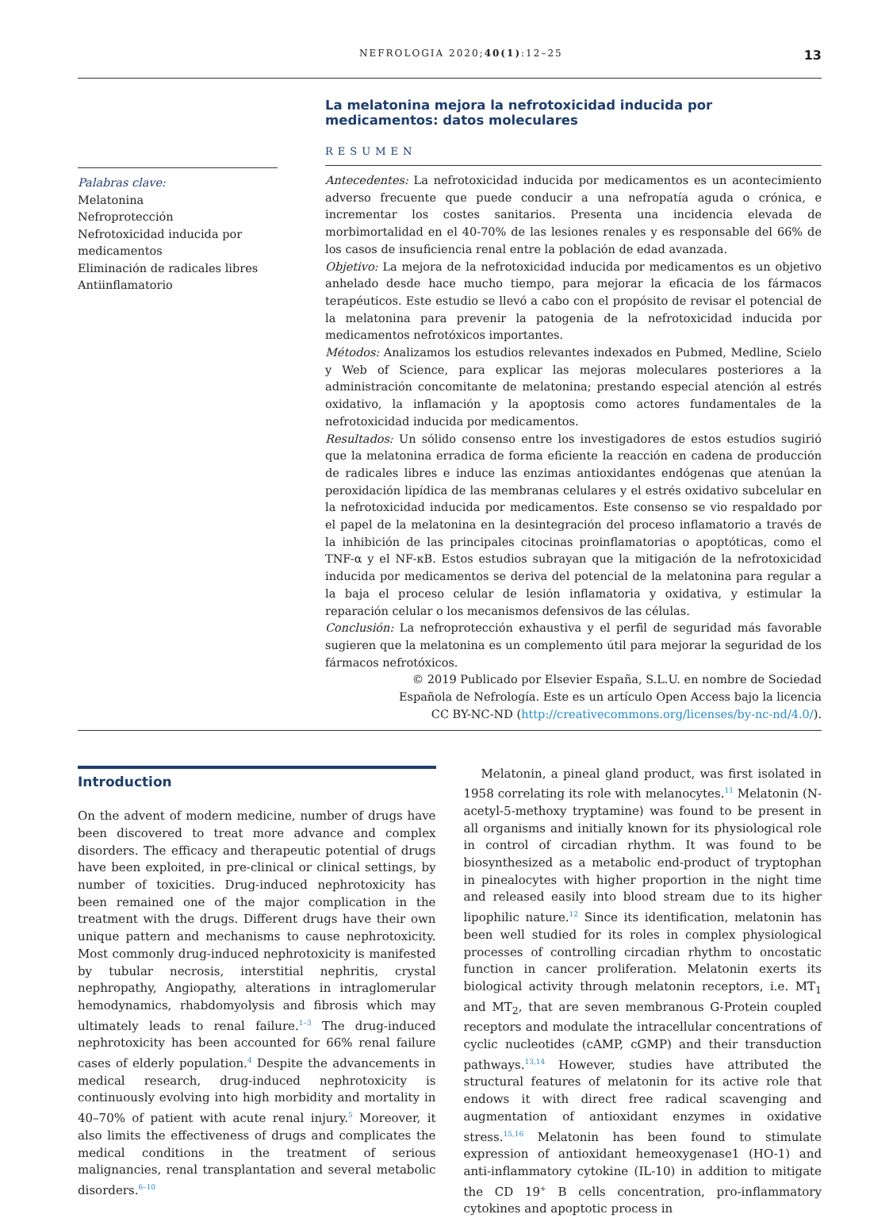NEFROLOGIA 2020;40(1):12–25 13
Palabras clave:
Melatonina
Nefroprotección
Nefrotoxicidad inducida por medicamentos
Eliminación de radicales libres
Antiinflamatorio
La melatonina mejora la nefrotoxicidad inducida por medicamentos: datos moleculares
RESUMEN
Antecedentes: La nefrotoxicidad inducida por medicamentos es un acontecimiento adverso frecuente que puede conducir a una nefropatía aguda o crónica, e incrementar los costes sanitarios. Presenta una incidencia elevada de morbimortalidad en el 40-70% de las lesiones renales y es responsable del 66% de los casos de insuficiencia renal entre la población de edad avanzada.
Objetivo: La mejora de la nefrotoxicidad inducida por medicamentos es un objetivo anhelado desde hace mucho tiempo, para mejorar la eficacia de los fármacos terapéuticos. Este estudio se llevó a cabo con el propósito de revisar el potencial de la melatonina para prevenir la patogenia de la nefrotoxicidad inducida por medicamentos nefrotóxicos importantes.
Métodos: Analizamos los estudios relevantes indexados en Pubmed, Medline, Scielo y Web of Science, para explicar las mejoras moleculares posteriores a la administración concomitante de melatonina; prestando especial atención al estrés oxidativo, la inflamación y la apoptosis como actores fundamentales de la nefrotoxicidad inducida por medicamentos.
Resultados: Un sólido consenso entre los investigadores de estos estudios sugirió que la melatonina erradica de forma eficiente la reacción en cadena de producción de radicales libres e induce las enzimas antioxidantes endógenas que atenúan la peroxidación lipídica de las membranas celulares y el estrés oxidativo subcelular en la nefrotoxicidad inducida por medicamentos. Este consenso se vio respaldado por el papel de la melatonina en la desintegración del proceso inflamatorio a través de la inhibición de las principales citocinas proinflamatorias o apoptóticas, como el TNF-α y el NF-κB. Estos estudios subrayan que la mitigación de la nefrotoxicidad inducida por medicamentos se deriva del potencial de la melatonina para regular a la baja el proceso celular de lesión inflamatoria y oxidativa, y estimular la reparación celular o los mecanismos defensivos de las células.
Conclusión: La nefroprotección exhaustiva y el perfil de seguridad más favorable sugieren que la melatonina es un complemento útil para mejorar la seguridad de los fármacos nefrotóxicos.
© 2019 Publicado por Elsevier España, S.L.U. en nombre de Sociedad Española de Nefrología. Este es un artículo Open Access bajo la licencia CC BY-NC-ND (http://creativecommons.org/licenses/by-nc-nd/4.0/).
Introduction
On the advent of modern medicine, number of drugs have been discovered to treat more advance and complex disorders. The efficacy and therapeutic potential of drugs have been exploited, in pre-clinical or clinical settings, by number of toxicities. Drug-induced nephrotoxicity has been remained one of the major complication in the treatment with the drugs. Different drugs have their own unique pattern and mechanisms to cause nephrotoxicity. Most commonly drug-induced nephrotoxicity is manifested by tubular necrosis, interstitial nephritis, crystal nephropathy, Angiopathy, alterations in intraglomerular hemodynamics, rhabdomyolysis and fibrosis which may ultimately leads to renal failure.<sup>1–3</sup> The drug-induced nephrotoxicity has been accounted for 66% renal failure cases of elderly population.<sup>4</sup> Despite the advancements in medical research, drug-induced nephrotoxicity is continuously evolving into high morbidity and mortality in 40–70% of patient with acute renal injury.<sup>5</sup> Moreover, it also limits the effectiveness of drugs and complicates the medical conditions in the treatment of serious malignancies, renal transplantation and several metabolic disorders.<sup>6–10</sup>
Melatonin, a pineal gland product, was first isolated in 1958 correlating its role with melanocytes.<sup>11</sup> Melatonin (N-acetyl-5-methoxy tryptamine) was found to be present in all organisms and initially known for its physiological role in control of circadian rhythm. It was found to be biosynthesized as a metabolic end-product of tryptophan in pinealocytes with higher proportion in the night time and released easily into blood stream due to its higher lipophilic nature.<sup>12</sup> Since its identification, melatonin has been well studied for its roles in complex physiological processes of controlling circadian rhythm to oncostatic function in cancer proliferation. Melatonin exerts its biological activity through melatonin receptors, i.e. MT<sub>1</sub> and MT<sub>2</sub>, that are seven membranous G-Protein coupled receptors and modulate the intracellular concentrations of cyclic nucleotides (cAMP, cGMP) and their transduction pathways.<sup>13,14</sup> However, studies have attributed the structural features of melatonin for its active role that endows it with direct free radical scavenging and augmentation of antioxidant enzymes in oxidative stress.<sup>15,16</sup> Melatonin has been found to stimulate expression of antioxidant hemeoxygenase1 (HO-1) and anti-inflammatory cytokine (IL-10) in addition to mitigate the CD 19<sup>+</sup> B cells concentration, pro-inflammatory cytokines and apoptotic process in